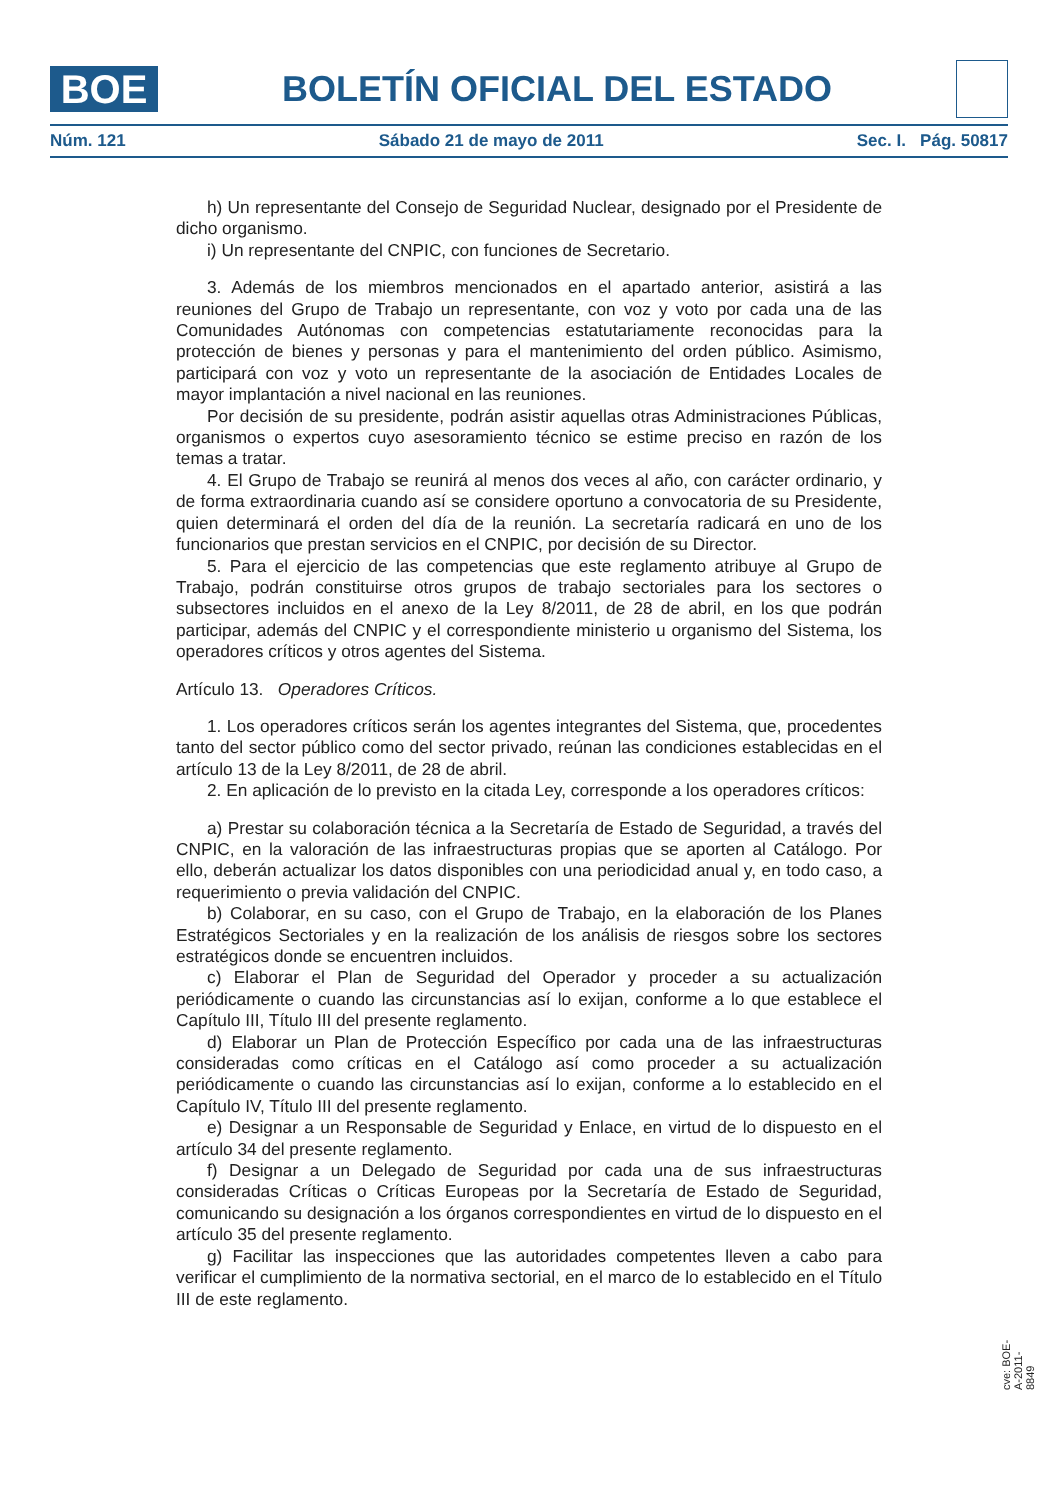BOE
BOLETÍN OFICIAL DEL ESTADO
Núm. 121 Sábado 21 de mayo de 2011 Sec. I. Pág. 50817
h) Un representante del Consejo de Seguridad Nuclear, designado por el Presidente de dicho organismo.
i) Un representante del CNPIC, con funciones de Secretario.
3. Además de los miembros mencionados en el apartado anterior, asistirá a las reuniones del Grupo de Trabajo un representante, con voz y voto por cada una de las Comunidades Autónomas con competencias estatutariamente reconocidas para la protección de bienes y personas y para el mantenimiento del orden público. Asimismo, participará con voz y voto un representante de la asociación de Entidades Locales de mayor implantación a nivel nacional en las reuniones.
Por decisión de su presidente, podrán asistir aquellas otras Administraciones Públicas, organismos o expertos cuyo asesoramiento técnico se estime preciso en razón de los temas a tratar.
4. El Grupo de Trabajo se reunirá al menos dos veces al año, con carácter ordinario, y de forma extraordinaria cuando así se considere oportuno a convocatoria de su Presidente, quien determinará el orden del día de la reunión. La secretaría radicará en uno de los funcionarios que prestan servicios en el CNPIC, por decisión de su Director.
5. Para el ejercicio de las competencias que este reglamento atribuye al Grupo de Trabajo, podrán constituirse otros grupos de trabajo sectoriales para los sectores o subsectores incluidos en el anexo de la Ley 8/2011, de 28 de abril, en los que podrán participar, además del CNPIC y el correspondiente ministerio u organismo del Sistema, los operadores críticos y otros agentes del Sistema.
Artículo 13. Operadores Críticos.
1. Los operadores críticos serán los agentes integrantes del Sistema, que, procedentes tanto del sector público como del sector privado, reúnan las condiciones establecidas en el artículo 13 de la Ley 8/2011, de 28 de abril.
2. En aplicación de lo previsto en la citada Ley, corresponde a los operadores críticos:
a) Prestar su colaboración técnica a la Secretaría de Estado de Seguridad, a través del CNPIC, en la valoración de las infraestructuras propias que se aporten al Catálogo. Por ello, deberán actualizar los datos disponibles con una periodicidad anual y, en todo caso, a requerimiento o previa validación del CNPIC.
b) Colaborar, en su caso, con el Grupo de Trabajo, en la elaboración de los Planes Estratégicos Sectoriales y en la realización de los análisis de riesgos sobre los sectores estratégicos donde se encuentren incluidos.
c) Elaborar el Plan de Seguridad del Operador y proceder a su actualización periódicamente o cuando las circunstancias así lo exijan, conforme a lo que establece el Capítulo III, Título III del presente reglamento.
d) Elaborar un Plan de Protección Específico por cada una de las infraestructuras consideradas como críticas en el Catálogo así como proceder a su actualización periódicamente o cuando las circunstancias así lo exijan, conforme a lo establecido en el Capítulo IV, Título III del presente reglamento.
e) Designar a un Responsable de Seguridad y Enlace, en virtud de lo dispuesto en el artículo 34 del presente reglamento.
f) Designar a un Delegado de Seguridad por cada una de sus infraestructuras consideradas Críticas o Críticas Europeas por la Secretaría de Estado de Seguridad, comunicando su designación a los órganos correspondientes en virtud de lo dispuesto en el artículo 35 del presente reglamento.
g) Facilitar las inspecciones que las autoridades competentes lleven a cabo para verificar el cumplimiento de la normativa sectorial, en el marco de lo establecido en el Título III de este reglamento.
cve: BOE-A-2011-8849